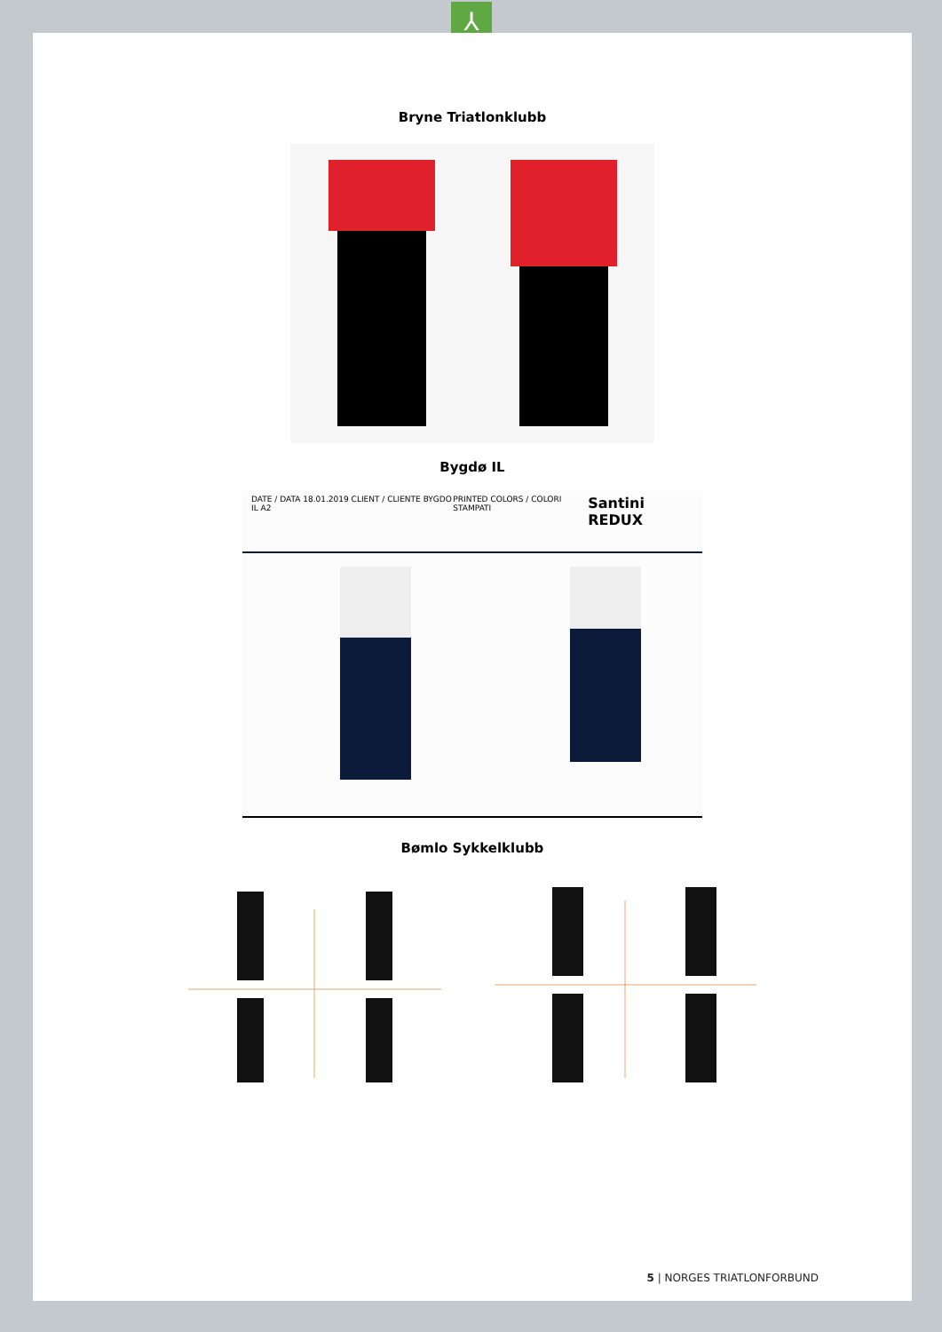⅄
Bryne Triatlonklubb
Bygdø IL
DATE / DATA 18.01.2019 CLIENT / CLIENTE BYGDO IL A2 PRINTED COLORS / COLORI STAMPATI Santini REDUX
Bømlo Sykkelklubb
5 | NORGES TRIATLONFORBUND